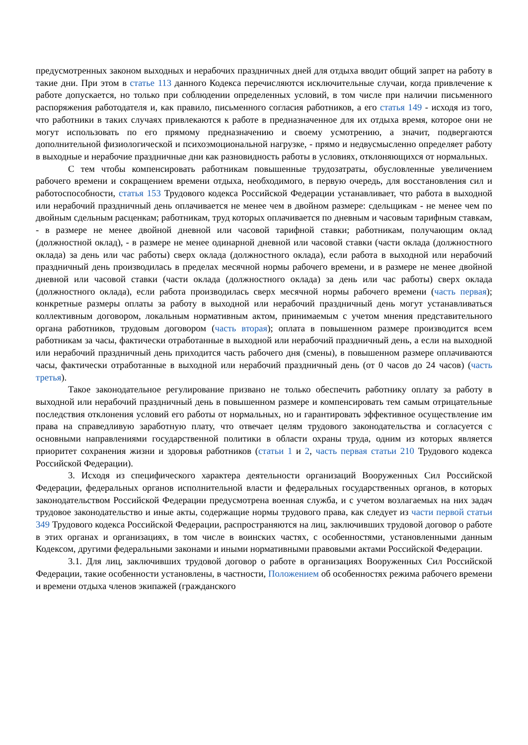предусмотренных законом выходных и нерабочих праздничных дней для отдыха вводит общий запрет на работу в такие дни. При этом в статье 113 данного Кодекса перечисляются исключительные случаи, когда привлечение к работе допускается, но только при соблюдении определенных условий, в том числе при наличии письменного распоряжения работодателя и, как правило, письменного согласия работников, а его статья 149 - исходя из того, что работники в таких случаях привлекаются к работе в предназначенное для их отдыха время, которое они не могут использовать по его прямому предназначению и своему усмотрению, а значит, подвергаются дополнительной физиологической и психоэмоциональной нагрузке, - прямо и недвусмысленно определяет работу в выходные и нерабочие праздничные дни как разновидность работы в условиях, отклоняющихся от нормальных.
С тем чтобы компенсировать работникам повышенные трудозатраты, обусловленные увеличением рабочего времени и сокращением времени отдыха, необходимого, в первую очередь, для восстановления сил и работоспособности, статья 153 Трудового кодекса Российской Федерации устанавливает, что работа в выходной или нерабочий праздничный день оплачивается не менее чем в двойном размере: сдельщикам - не менее чем по двойным сдельным расценкам; работникам, труд которых оплачивается по дневным и часовым тарифным ставкам, - в размере не менее двойной дневной или часовой тарифной ставки; работникам, получающим оклад (должностной оклад), - в размере не менее одинарной дневной или часовой ставки (части оклада (должностного оклада) за день или час работы) сверх оклада (должностного оклада), если работа в выходной или нерабочий праздничный день производилась в пределах месячной нормы рабочего времени, и в размере не менее двойной дневной или часовой ставки (части оклада (должностного оклада) за день или час работы) сверх оклада (должностного оклада), если работа производилась сверх месячной нормы рабочего времени (часть первая); конкретные размеры оплаты за работу в выходной или нерабочий праздничный день могут устанавливаться коллективным договором, локальным нормативным актом, принимаемым с учетом мнения представительного органа работников, трудовым договором (часть вторая); оплата в повышенном размере производится всем работникам за часы, фактически отработанные в выходной или нерабочий праздничный день, а если на выходной или нерабочий праздничный день приходится часть рабочего дня (смены), в повышенном размере оплачиваются часы, фактически отработанные в выходной или нерабочий праздничный день (от 0 часов до 24 часов) (часть третья).
Такое законодательное регулирование призвано не только обеспечить работнику оплату за работу в выходной или нерабочий праздничный день в повышенном размере и компенсировать тем самым отрицательные последствия отклонения условий его работы от нормальных, но и гарантировать эффективное осуществление им права на справедливую заработную плату, что отвечает целям трудового законодательства и согласуется с основными направлениями государственной политики в области охраны труда, одним из которых является приоритет сохранения жизни и здоровья работников (статьи 1 и 2, часть первая статьи 210 Трудового кодекса Российской Федерации).
3. Исходя из специфического характера деятельности организаций Вооруженных Сил Российской Федерации, федеральных органов исполнительной власти и федеральных государственных органов, в которых законодательством Российской Федерации предусмотрена военная служба, и с учетом возлагаемых на них задач трудовое законодательство и иные акты, содержащие нормы трудового права, как следует из части первой статьи 349 Трудового кодекса Российской Федерации, распространяются на лиц, заключивших трудовой договор о работе в этих органах и организациях, в том числе в воинских частях, с особенностями, установленными данным Кодексом, другими федеральными законами и иными нормативными правовыми актами Российской Федерации.
3.1. Для лиц, заключивших трудовой договор о работе в организациях Вооруженных Сил Российской Федерации, такие особенности установлены, в частности, Положением об особенностях режима рабочего времени и времени отдыха членов экипажей (гражданского